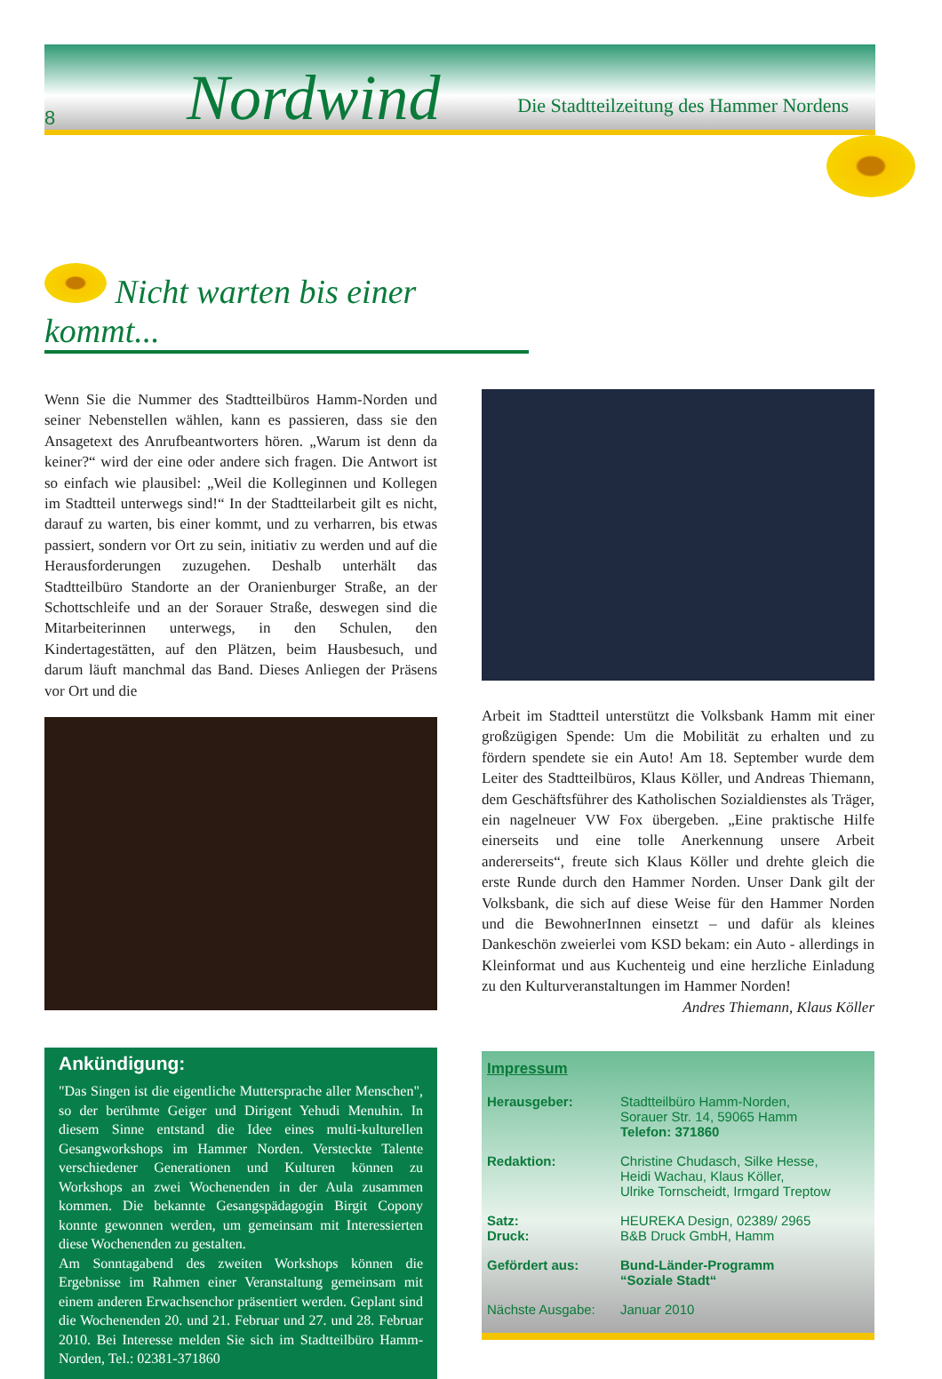8 Nordwind Die Stadtteilzeitung des Hammer Nordens
Nicht warten bis einer kommt...
Wenn Sie die Nummer des Stadtteilbüros Hamm-Norden und seiner Nebenstellen wählen, kann es passieren, dass sie den Ansagetext des Anrufbeantworters hören. „Warum ist denn da keiner?“ wird der eine oder andere sich fragen. Die Antwort ist so einfach wie plausibel: „Weil die Kolleginnen und Kollegen im Stadtteil unterwegs sind!“ In der Stadtteilarbeit gilt es nicht, darauf zu warten, bis einer kommt, und zu verharren, bis etwas passiert, sondern vor Ort zu sein, initiativ zu werden und auf die Herausforderungen zuzugehen. Deshalb unterhält das Stadtteilbüro Standorte an der Oranienburger Straße, an der Schottschleife und an der Sorauer Straße, deswegen sind die Mitarbeiterinnen unterwegs, in den Schulen, den Kindertagestätten, auf den Plätzen, beim Hausbesuch, und darum läuft manchmal das Band. Dieses Anliegen der Präsens vor Ort und die
Ankündigung:
"Das Singen ist die eigentliche Muttersprache aller Menschen", so der berühmte Geiger und Dirigent Yehudi Menuhin. In diesem Sinne entstand die Idee eines multi-kulturellen Gesangworkshops im Hammer Norden. Versteckte Talente verschiedener Generationen und Kulturen können zu Workshops an zwei Wochenenden in der Aula zusammen kommen. Die bekannte Gesangspädagogin Birgit Copony konnte gewonnen werden, um gemeinsam mit Interessierten diese Wochenenden zu gestalten.
Am Sonntagabend des zweiten Workshops können die Ergebnisse im Rahmen einer Veranstaltung gemeinsam mit einem anderen Erwachsenchor präsentiert werden. Geplant sind die Wochenenden 20. und 21. Februar und 27. und 28. Februar 2010. Bei Interesse melden Sie sich im Stadtteilbüro Hamm-Norden, Tel.: 02381-371860
Arbeit im Stadtteil unterstützt die Volksbank Hamm mit einer großzügigen Spende: Um die Mobilität zu erhalten und zu fördern spendete sie ein Auto! Am 18. September wurde dem Leiter des Stadtteilbüros, Klaus Köller, und Andreas Thiemann, dem Geschäftsführer des Katholischen Sozialdienstes als Träger, ein nagelneuer VW Fox übergeben. „Eine praktische Hilfe einerseits und eine tolle Anerkennung unsere Arbeit andererseits“, freute sich Klaus Köller und drehte gleich die erste Runde durch den Hammer Norden. Unser Dank gilt der Volksbank, die sich auf diese Weise für den Hammer Norden und die BewohnerInnen einsetzt – und dafür als kleines Dankeschön zweierlei vom KSD bekam: ein Auto - allerdings in Kleinformat und aus Kuchenteig und eine herzliche Einladung zu den Kulturveranstaltungen im Hammer Norden!
Andres Thiemann, Klaus Köller
Impressum
| Herausgeber: | Stadtteilbüro Hamm-Norden, Sorauer Str. 14, 59065 Hamm Telefon: 371860 |
| Redaktion: | Christine Chudasch, Silke Hesse, Heidi Wachau, Klaus Köller, Ulrike Tornscheidt, Irmgard Treptow |
| Satz: | HEUREKA Design, 02389/ 2965 |
| Druck: | B&B Druck GmbH, Hamm |
| Gefördert aus: | Bund-Länder-Programm “Soziale Stadt“ |
| Nächste Ausgabe: | Januar 2010 |